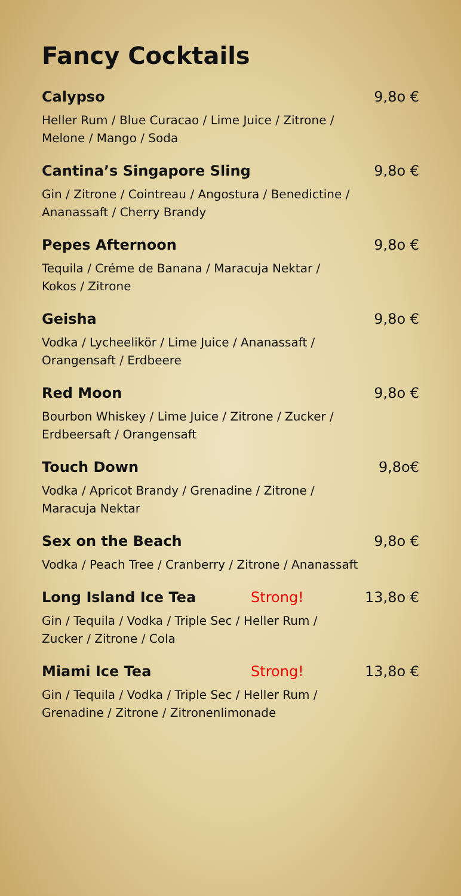Fancy Cocktails
Calypso 9,8o €
Heller Rum / Blue Curacao / Lime Juice / Zitrone /
Melone / Mango / Soda
Cantina’s Singapore Sling 9,8o €
Gin / Zitrone / Cointreau / Angostura / Benedictine /
Ananassaft / Cherry Brandy
Pepes Afternoon 9,8o €
Tequila / Créme de Banana / Maracuja Nektar /
Kokos / Zitrone
Geisha 9,8o €
Vodka / Lycheelikör / Lime Juice / Ananassaft /
Orangensaft / Erdbeere
Red Moon 9,8o €
Bourbon Whiskey / Lime Juice / Zitrone / Zucker /
Erdbeersaft / Orangensaft
Touch Down 9,8o€
Vodka / Apricot Brandy / Grenadine / Zitrone /
Maracuja Nektar
Sex on the Beach 9,8o €
Vodka / Peach Tree / Cranberry / Zitrone / Ananassaft
Long Island Ice Tea Strong! 13,8o €
Gin / Tequila / Vodka / Triple Sec / Heller Rum /
Zucker / Zitrone / Cola
Miami Ice Tea Strong! 13,8o €
Gin / Tequila / Vodka / Triple Sec / Heller Rum /
Grenadine / Zitrone / Zitronenlimonade